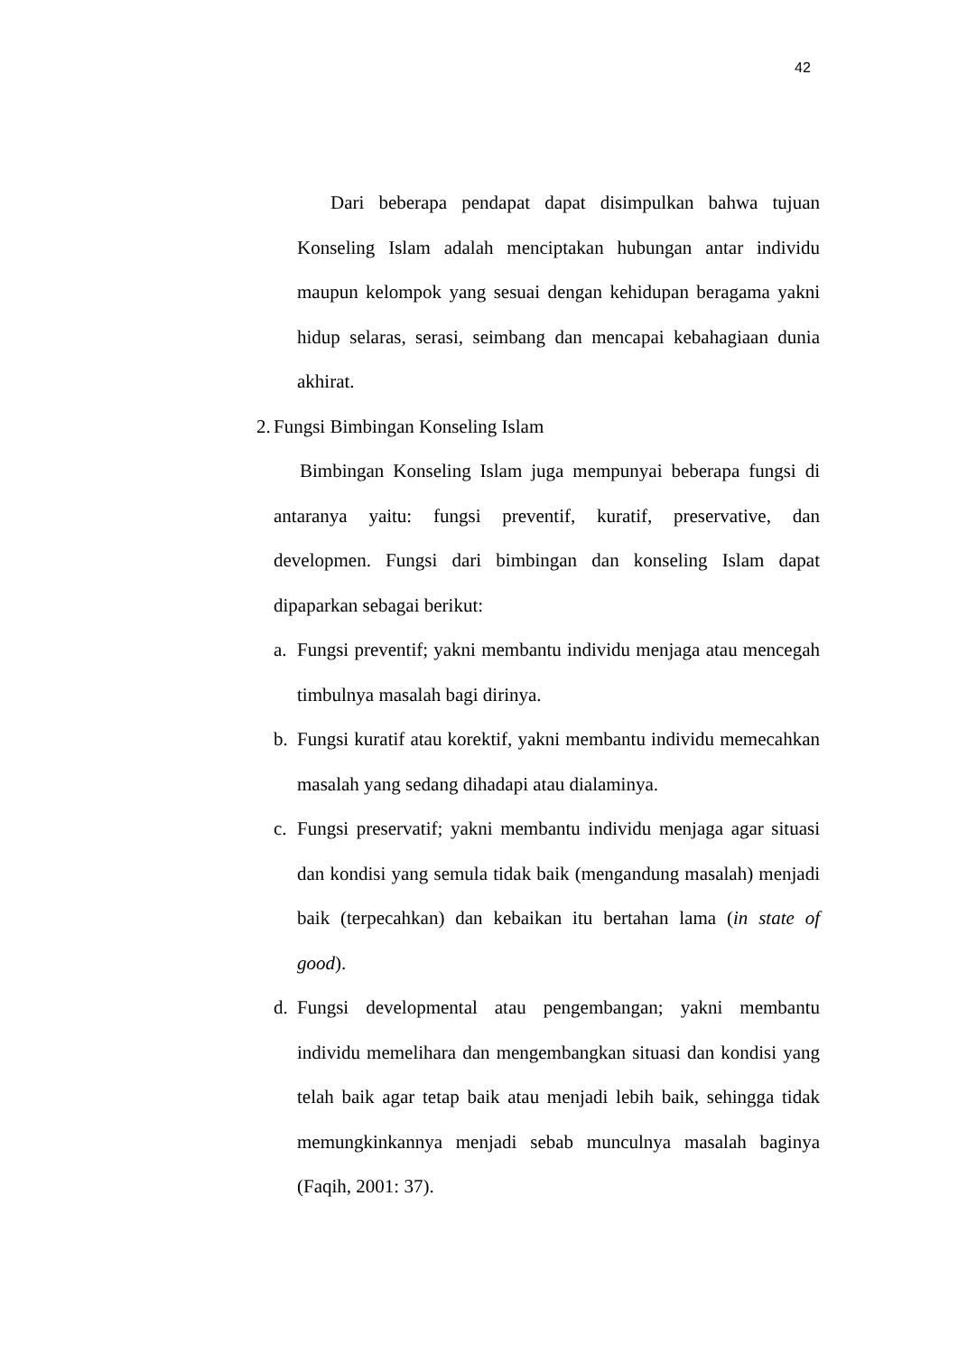42
Dari beberapa pendapat dapat disimpulkan bahwa tujuan Konseling Islam adalah menciptakan hubungan antar individu maupun kelompok yang sesuai dengan kehidupan beragama yakni hidup selaras, serasi, seimbang dan mencapai kebahagiaan dunia akhirat.
2. Fungsi Bimbingan Konseling Islam
Bimbingan Konseling Islam juga mempunyai beberapa fungsi di antaranya yaitu: fungsi preventif, kuratif, preservative, dan developmen. Fungsi dari bimbingan dan konseling Islam dapat dipaparkan sebagai berikut:
a. Fungsi preventif; yakni membantu individu menjaga atau mencegah timbulnya masalah bagi dirinya.
b. Fungsi kuratif atau korektif, yakni membantu individu memecahkan masalah yang sedang dihadapi atau dialaminya.
c. Fungsi preservatif; yakni membantu individu menjaga agar situasi dan kondisi yang semula tidak baik (mengandung masalah) menjadi baik (terpecahkan) dan kebaikan itu bertahan lama (in state of good).
d. Fungsi developmental atau pengembangan; yakni membantu individu memelihara dan mengembangkan situasi dan kondisi yang telah baik agar tetap baik atau menjadi lebih baik, sehingga tidak memungkinkannya menjadi sebab munculnya masalah baginya (Faqih, 2001: 37).